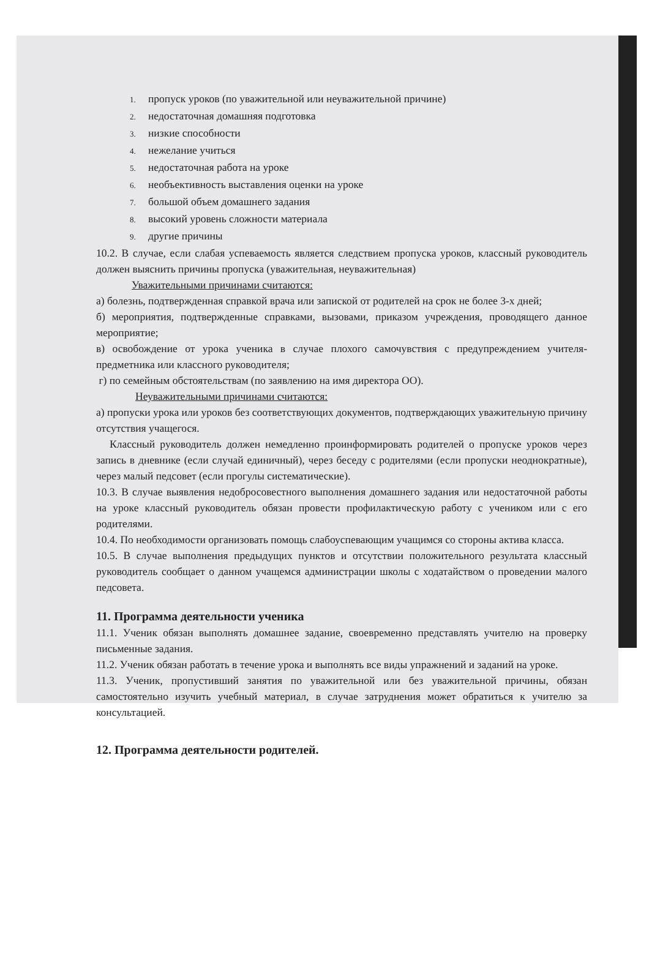1. пропуск уроков (по уважительной или неуважительной причине)
2. недостаточная домашняя подготовка
3. низкие способности
4. нежелание учиться
5. недостаточная работа на уроке
6. необъективность выставления оценки на уроке
7. большой объем домашнего задания
8. высокий уровень сложности материала
9. другие причины
10.2. В случае, если слабая успеваемость является следствием пропуска уроков, классный руководитель должен выяснить причины пропуска (уважительная, неуважительная)
Уважительными причинами считаются:
а) болезнь, подтвержденная справкой врача или запиской от родителей на срок не более 3-х дней;
б) мероприятия, подтвержденные справками, вызовами, приказом учреждения, проводящего данное мероприятие;
в) освобождение от урока ученика в случае плохого самочувствия с предупреждением учителя-предметника или классного руководителя;
г) по семейным обстоятельствам (по заявлению на имя директора ОО).
Неуважительными причинами считаются:
а) пропуски урока или уроков без соответствующих документов, подтверждающих уважительную причину отсутствия учащегося.
Классный руководитель должен немедленно проинформировать родителей о пропуске уроков через запись в дневнике (если случай единичный), через беседу с родителями (если пропуски неоднократные), через малый педсовет (если прогулы систематические).
10.3. В случае выявления недобросовестного выполнения домашнего задания или недостаточной работы на уроке классный руководитель обязан провести профилактическую работу с учеником или с его родителями.
10.4. По необходимости организовать помощь слабоуспевающим учащимся со стороны актива класса.
10.5. В случае выполнения предыдущих пунктов и отсутствии положительного результата классный руководитель сообщает о данном учащемся администрации школы с ходатайством о проведении малого педсовета.
11. Программа деятельности ученика
11.1. Ученик обязан выполнять домашнее задание, своевременно представлять учителю на проверку письменные задания.
11.2. Ученик обязан работать в течение урока и выполнять все виды упражнений и заданий на уроке.
11.3. Ученик, пропустивший занятия по уважительной или без уважительной причины, обязан самостоятельно изучить учебный материал, в случае затруднения может обратиться к учителю за консультацией.
12. Программа деятельности родителей.